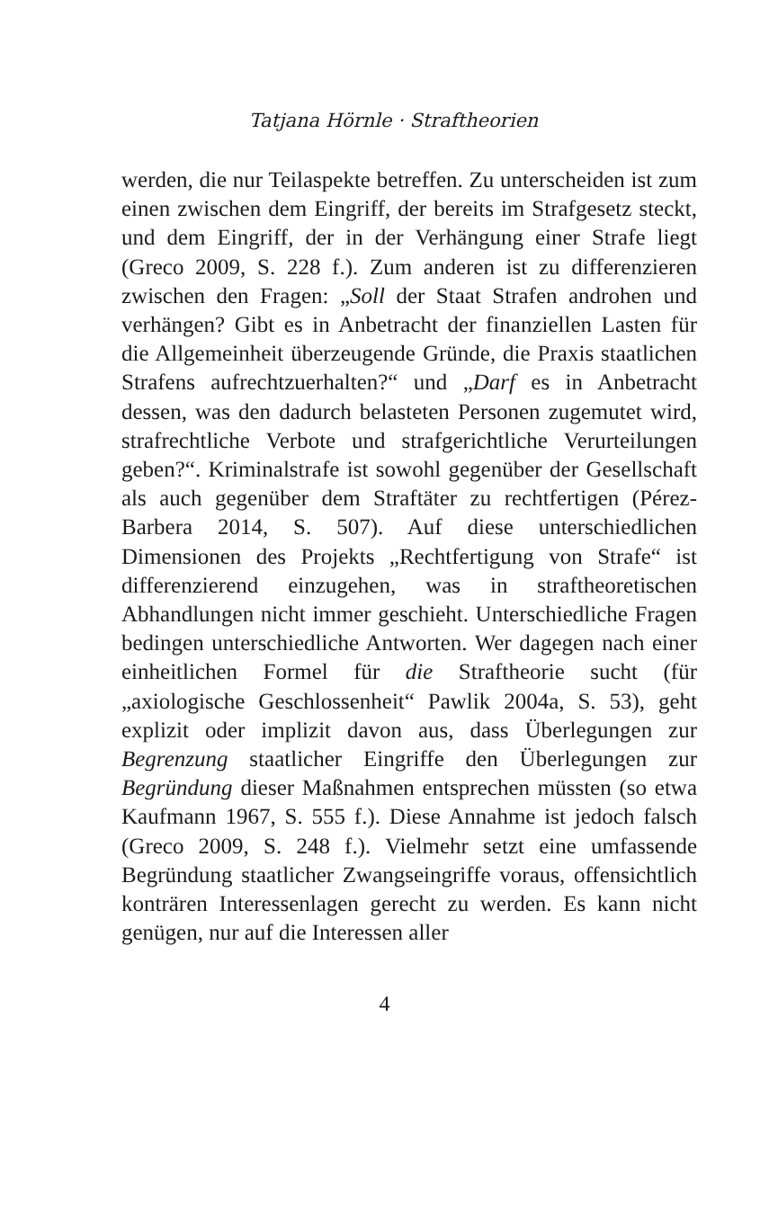Tatjana Hörnle · Straftheorien
werden, die nur Teilaspekte betreffen. Zu unterscheiden ist zum einen zwischen dem Eingriff, der bereits im Strafgesetz steckt, und dem Eingriff, der in der Verhängung einer Strafe liegt (Greco 2009, S. 228 f.). Zum anderen ist zu differenzieren zwischen den Fragen: „Soll der Staat Strafen androhen und verhängen? Gibt es in Anbetracht der finanziellen Lasten für die Allgemeinheit überzeugende Gründe, die Praxis staatlichen Strafens aufrechtzuerhalten?“ und „Darf es in Anbetracht dessen, was den dadurch belasteten Personen zugemutet wird, strafrechtliche Verbote und strafgerichtliche Verurteilungen geben?“. Kriminalstrafe ist sowohl gegenüber der Gesellschaft als auch gegenüber dem Straftäter zu rechtfertigen (Pérez-Barbera 2014, S. 507). Auf diese unterschiedlichen Dimensionen des Projekts „Rechtfertigung von Strafe“ ist differenzierend einzugehen, was in straftheoretischen Abhandlungen nicht immer geschieht. Unterschiedliche Fragen bedingen unterschiedliche Antworten. Wer dagegen nach einer einheitlichen Formel für die Straftheorie sucht (für „axiologische Geschlossenheit“ Pawlik 2004a, S. 53), geht explizit oder implizit davon aus, dass Überlegungen zur Begrenzung staatlicher Eingriffe den Überlegungen zur Begründung dieser Maßnahmen entsprechen müssten (so etwa Kaufmann 1967, S. 555 f.). Diese Annahme ist jedoch falsch (Greco 2009, S. 248 f.). Vielmehr setzt eine umfassende Begründung staatlicher Zwangseingriffe voraus, offensichtlich konträren Interessenlagen gerecht zu werden. Es kann nicht genügen, nur auf die Interessen aller
4